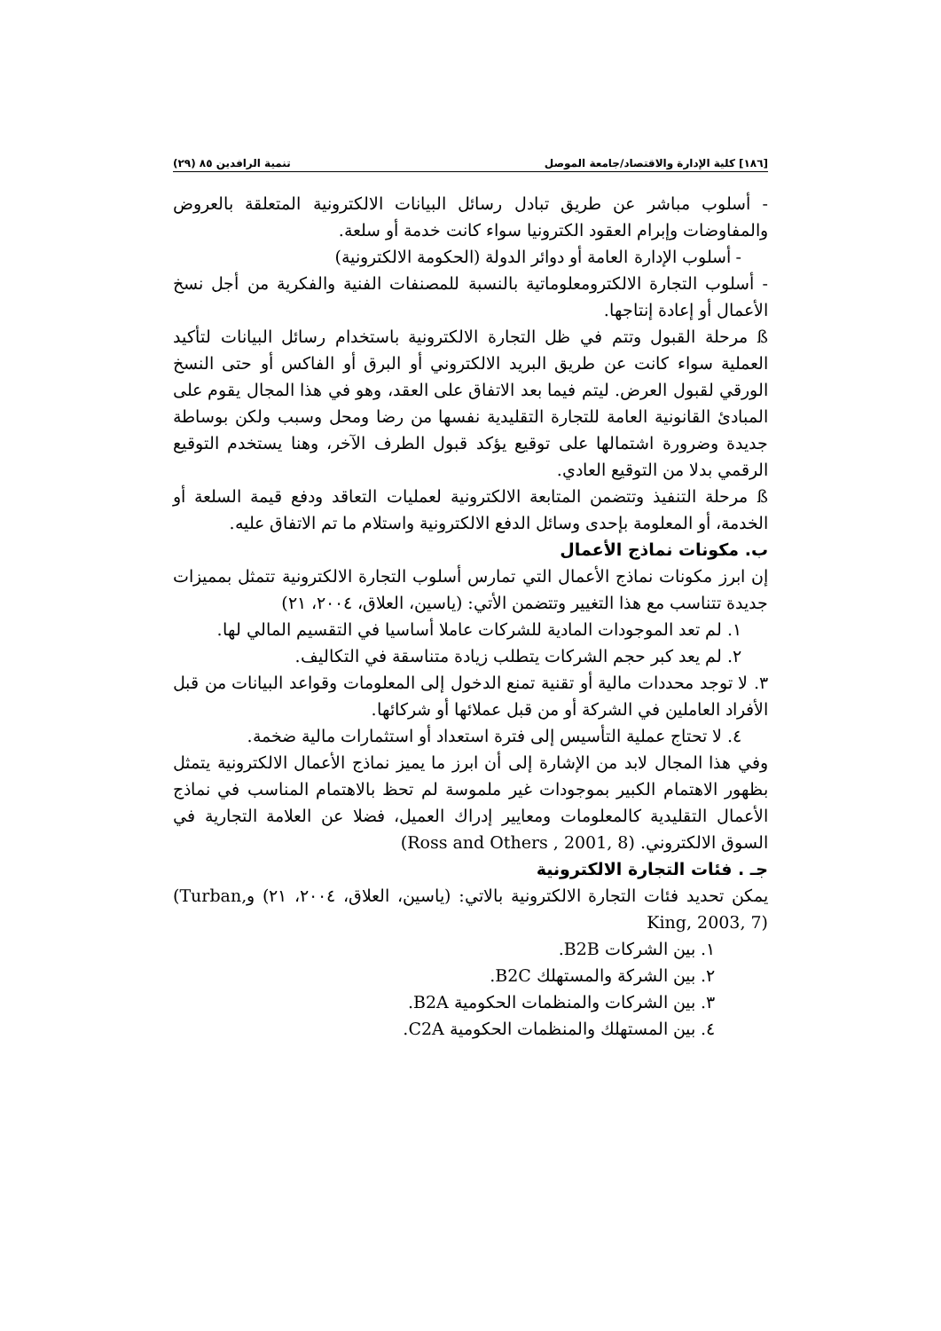[١٨٦] كلية الإدارة والاقتصاد/جامعة الموصل تنمية الرافدين ٨٥ (٢٩)
- أسلوب مباشر عن طريق تبادل رسائل البيانات الالكترونية المتعلقة بالعروض والمفاوضات وإبرام العقود الكترونيا سواء كانت خدمة أو سلعة.
- أسلوب الإدارة العامة أو دوائر الدولة (الحكومة الالكترونية)
- أسلوب التجارة الالكترومعلوماتية بالنسبة للمصنفات الفنية والفكرية من أجل نسخ الأعمال أو إعادة إنتاجها.
ß مرحلة القبول وتتم في ظل التجارة الالكترونية باستخدام رسائل البيانات لتأكيد العملية سواء كانت عن طريق البريد الالكتروني أو البرق أو الفاكس أو حتى النسخ الورقي لقبول العرض. ليتم فيما بعد الاتفاق على العقد، وهو في هذا المجال يقوم على المبادئ القانونية العامة للتجارة التقليدية نفسها من رضا ومحل وسبب ولكن بوساطة جديدة وضرورة اشتمالها على توقيع يؤكد قبول الطرف الآخر، وهنا يستخدم التوقيع الرقمي بدلا من التوقيع العادي.
ß مرحلة التنفيذ وتتضمن المتابعة الالكترونية لعمليات التعاقد ودفع قيمة السلعة أو الخدمة، أو المعلومة بإحدى وسائل الدفع الالكترونية واستلام ما تم الاتفاق عليه.
ب. مكونات نماذج الأعمال
إن ابرز مكونات نماذج الأعمال التي تمارس أسلوب التجارة الالكترونية تتمثل بمميزات جديدة تتناسب مع هذا التغيير وتتضمن الأتي: (ياسين، العلاق، ٢٠٠٤، ٢١)
١. لم تعد الموجودات المادية للشركات عاملا أساسيا في التقسيم المالي لها.
٢. لم يعد كبر حجم الشركات يتطلب زيادة متناسقة في التكاليف.
٣. لا توجد محددات مالية أو تقنية تمنع الدخول إلى المعلومات وقواعد البيانات من قبل الأفراد العاملين في الشركة أو من قبل عملائها أو شركائها.
٤. لا تحتاج عملية التأسيس إلى فترة استعداد أو استثمارات مالية ضخمة.
وفي هذا المجال لابد من الإشارة إلى أن ابرز ما يميز نماذج الأعمال الالكترونية يتمثل بظهور الاهتمام الكبير بموجودات غير ملموسة لم تحظ بالاهتمام المناسب في نماذج الأعمال التقليدية كالمعلومات ومعايير إدراك العميل، فضلا عن العلامة التجارية في السوق الالكتروني. (Ross and Others , 2001, 8)
جـ . فئات التجارة الالكترونية
يمكن تحديد فئات التجارة الالكترونية بالاتي: (ياسين، العلاق، ٢٠٠٤، ٢١) و(Turban, King, 2003, 7)
١. بين الشركات B2B.
٢. بين الشركة والمستهلك B2C.
٣. بين الشركات والمنظمات الحكومية B2A.
٤. بين المستهلك والمنظمات الحكومية C2A.